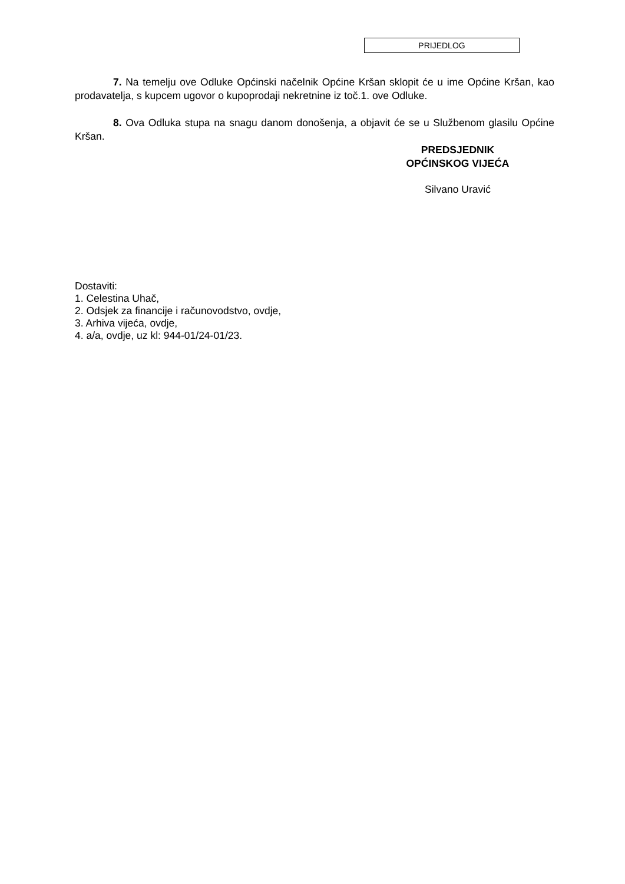PRIJEDLOG
7. Na temelju ove Odluke Općinski načelnik Općine Kršan sklopit će u ime Općine Kršan, kao prodavatelja, s kupcem ugovor o kupoprodaji nekretnine iz toč.1. ove Odluke.
8. Ova Odluka stupa na snagu danom donošenja, a objavit će se u Službenom glasilu Općine Kršan.
PREDSJEDNIK
OPĆINSKOG VIJEĆA
Silvano Uravić
Dostaviti:
1. Celestina Uhač,
2. Odsjek za financije i računovodstvo, ovdje,
3. Arhiva vijeća, ovdje,
4. a/a, ovdje, uz kl: 944-01/24-01/23.